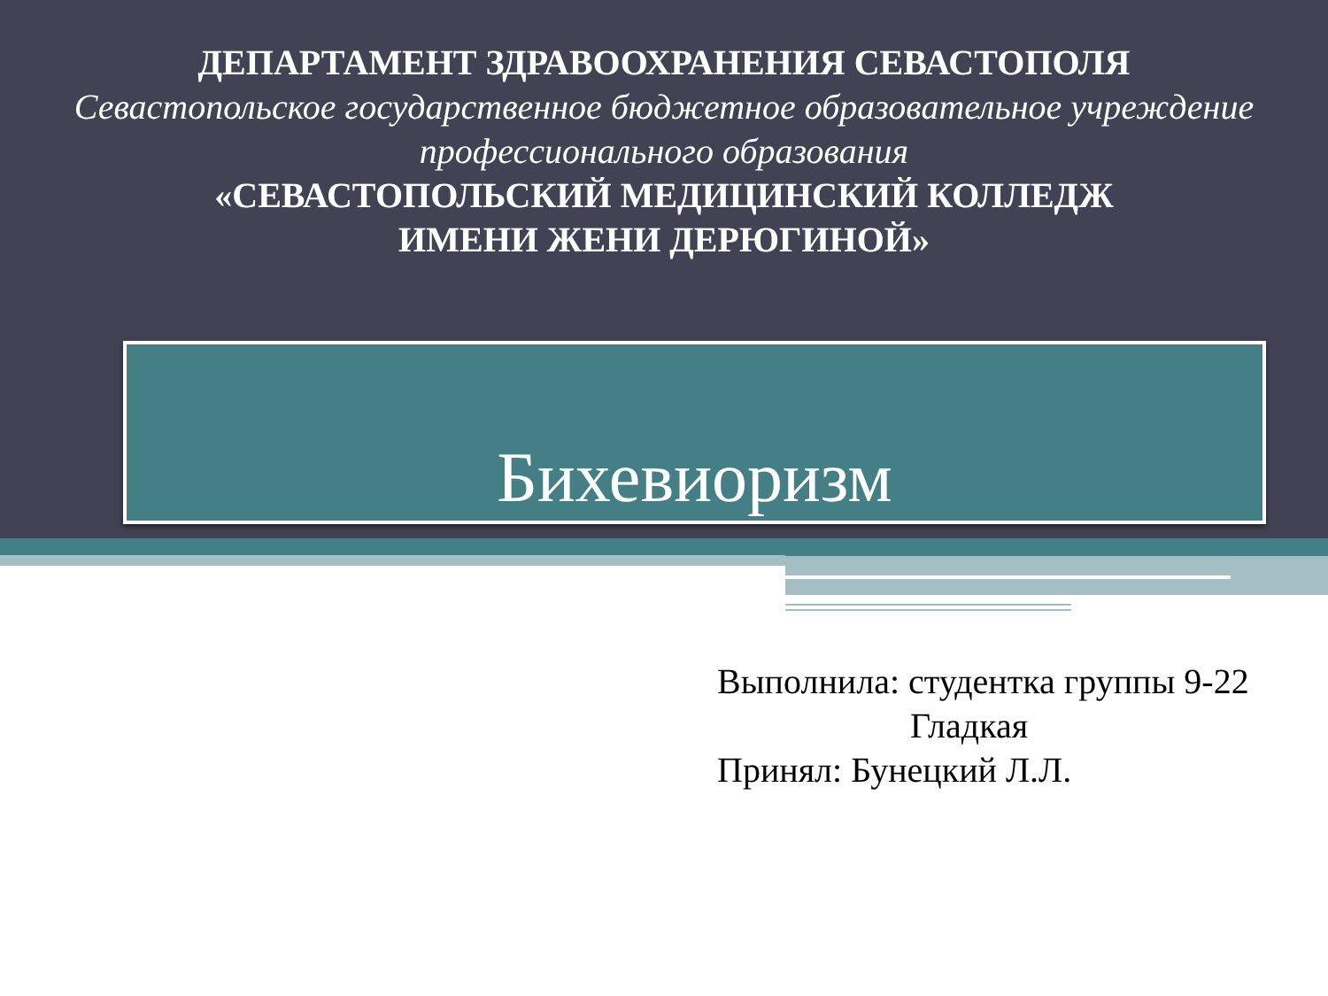ДЕПАРТАМЕНТ ЗДРАВООХРАНЕНИЯ СЕВАСТОПОЛЯ
Севастопольское государственное бюджетное образовательное учреждение профессионального образования
«СЕВАСТОПОЛЬСКИЙ МЕДИЦИНСКИЙ КОЛЛЕДЖ
ИМЕНИ ЖЕНИ ДЕРЮГИНОЙ»
Бихевиоризм
Выполнила: студентка группы 9-22
Гладкая
Принял: Бунецкий Л.Л.